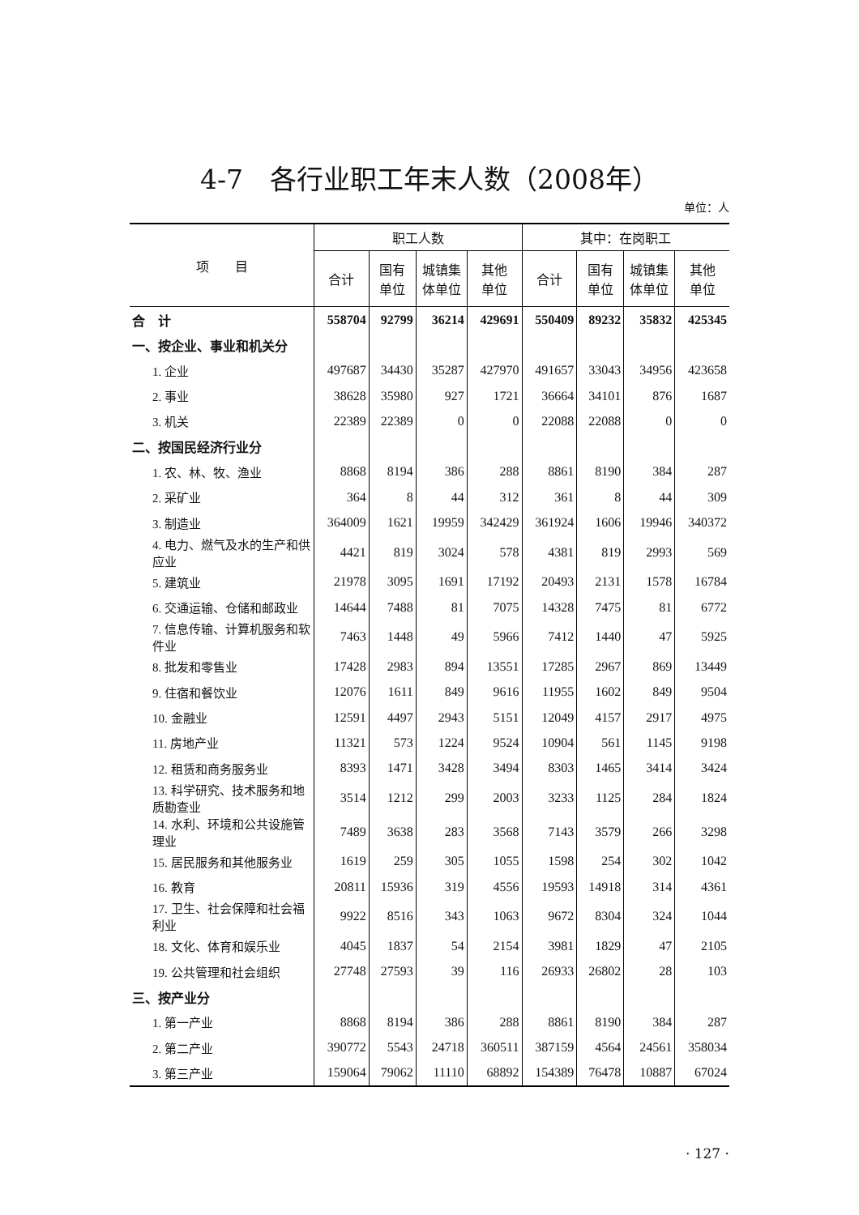4-7　各行业职工年末人数（2008年）
单位：人
| 项 目 | 职工人数 | | | | 其中：在岗职工 | | | |
| --- | --- | --- | --- | --- | --- | --- | --- | --- |
| | 合计 | 国有 单位 | 城镇集 体单位 | 其他 单位 | 合计 | 国有 单位 | 城镇集 体单位 | 其他 单位 |
| 合 计 | 558704 | 92799 | 36214 | 429691 | 550409 | 89232 | 35832 | 425345 |
| 一、按企业、事业和机关分 | | | | | | | | |
| 1. 企业 | 497687 | 34430 | 35287 | 427970 | 491657 | 33043 | 34956 | 423658 |
| 2. 事业 | 38628 | 35980 | 927 | 1721 | 36664 | 34101 | 876 | 1687 |
| 3. 机关 | 22389 | 22389 | 0 | 0 | 22088 | 22088 | 0 | 0 |
| 二、按国民经济行业分 | | | | | | | | |
| 1. 农、林、牧、渔业 | 8868 | 8194 | 386 | 288 | 8861 | 8190 | 384 | 287 |
| 2. 采矿业 | 364 | 8 | 44 | 312 | 361 | 8 | 44 | 309 |
| 3. 制造业 | 364009 | 1621 | 19959 | 342429 | 361924 | 1606 | 19946 | 340372 |
| 4. 电力、燃气及水的生产和供应业 | 4421 | 819 | 3024 | 578 | 4381 | 819 | 2993 | 569 |
| 5. 建筑业 | 21978 | 3095 | 1691 | 17192 | 20493 | 2131 | 1578 | 16784 |
| 6. 交通运输、仓储和邮政业 | 14644 | 7488 | 81 | 7075 | 14328 | 7475 | 81 | 6772 |
| 7. 信息传输、计算机服务和软件业 | 7463 | 1448 | 49 | 5966 | 7412 | 1440 | 47 | 5925 |
| 8. 批发和零售业 | 17428 | 2983 | 894 | 13551 | 17285 | 2967 | 869 | 13449 |
| 9. 住宿和餐饮业 | 12076 | 1611 | 849 | 9616 | 11955 | 1602 | 849 | 9504 |
| 10. 金融业 | 12591 | 4497 | 2943 | 5151 | 12049 | 4157 | 2917 | 4975 |
| 11. 房地产业 | 11321 | 573 | 1224 | 9524 | 10904 | 561 | 1145 | 9198 |
| 12. 租赁和商务服务业 | 8393 | 1471 | 3428 | 3494 | 8303 | 1465 | 3414 | 3424 |
| 13. 科学研究、技术服务和地质勘查业 | 3514 | 1212 | 299 | 2003 | 3233 | 1125 | 284 | 1824 |
| 14. 水利、环境和公共设施管理业 | 7489 | 3638 | 283 | 3568 | 7143 | 3579 | 266 | 3298 |
| 15. 居民服务和其他服务业 | 1619 | 259 | 305 | 1055 | 1598 | 254 | 302 | 1042 |
| 16. 教育 | 20811 | 15936 | 319 | 4556 | 19593 | 14918 | 314 | 4361 |
| 17. 卫生、社会保障和社会福利业 | 9922 | 8516 | 343 | 1063 | 9672 | 8304 | 324 | 1044 |
| 18. 文化、体育和娱乐业 | 4045 | 1837 | 54 | 2154 | 3981 | 1829 | 47 | 2105 |
| 19. 公共管理和社会组织 | 27748 | 27593 | 39 | 116 | 26933 | 26802 | 28 | 103 |
| 三、按产业分 | | | | | | | | |
| 1. 第一产业 | 8868 | 8194 | 386 | 288 | 8861 | 8190 | 384 | 287 |
| 2. 第二产业 | 390772 | 5543 | 24718 | 360511 | 387159 | 4564 | 24561 | 358034 |
| 3. 第三产业 | 159064 | 79062 | 11110 | 68892 | 154389 | 76478 | 10887 | 67024 |
· 127 ·